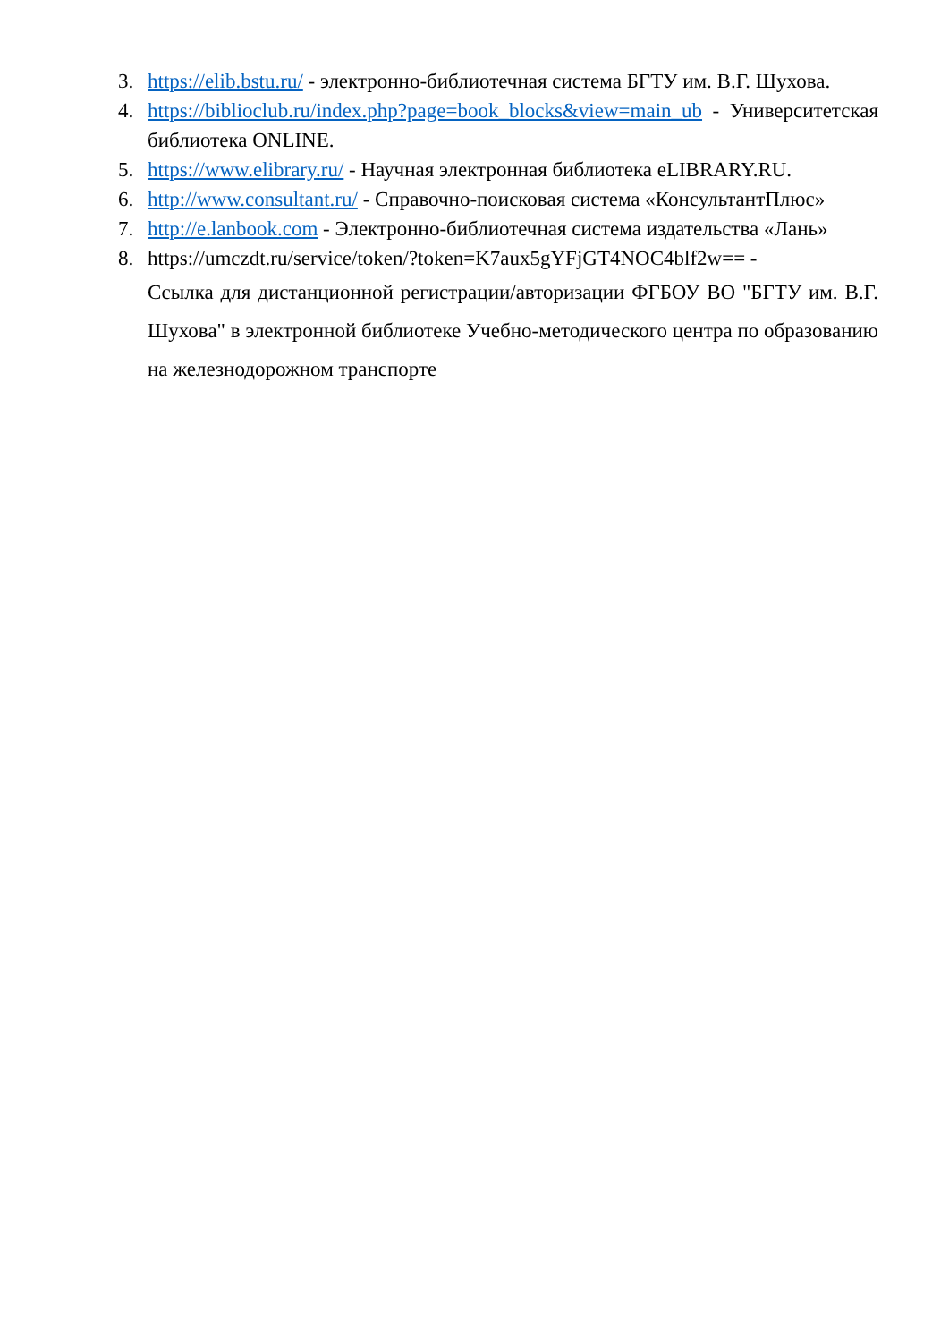3. https://elib.bstu.ru/ - электронно-библиотечная система БГТУ им. В.Г. Шухова.
4. https://biblioclub.ru/index.php?page=book_blocks&view=main_ub - Университетская библиотека ONLINE.
5. https://www.elibrary.ru/ - Научная электронная библиотека eLIBRARY.RU.
6. http://www.consultant.ru/ - Справочно-поисковая система «КонсультантПлюс»
7. http://e.lanbook.com - Электронно-библиотечная система издательства «Лань»
8. https://umczdt.ru/service/token/?token=K7aux5gYFjGT4NOC4blf2w== -
Ссылка для дистанционной регистрации/авторизации ФГБОУ ВО "БГТУ им. В.Г. Шухова" в электронной библиотеке Учебно-методического центра по образованию на железнодорожном транспорте